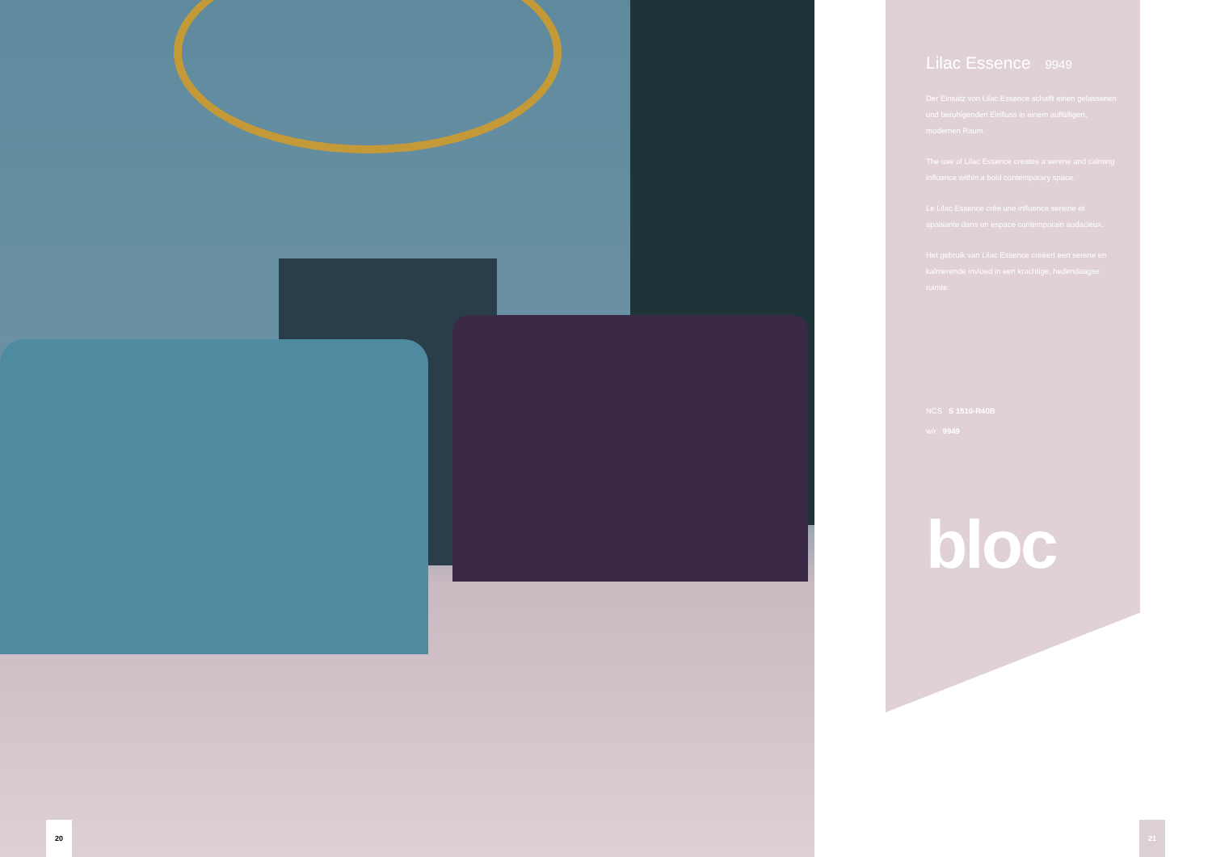Lilac Essence 9949
Der Einsatz von Lilac Essence schafft einen gelassenen und beruhigenden Einfluss in einem auffälligen, modernen Raum.
The use of Lilac Essence creates a serene and calming influence within a bold contemporary space.
Le Lilac Essence crée une influence sereine et apaisante dans un espace contemporain audacieux.
Het gebruik van Lilac Essence creëert een serene en kalmerende invloed in een krachtige, hedendaagse ruimte.
NCS S 1510-R40B
w/r 9949
bloc
20 21